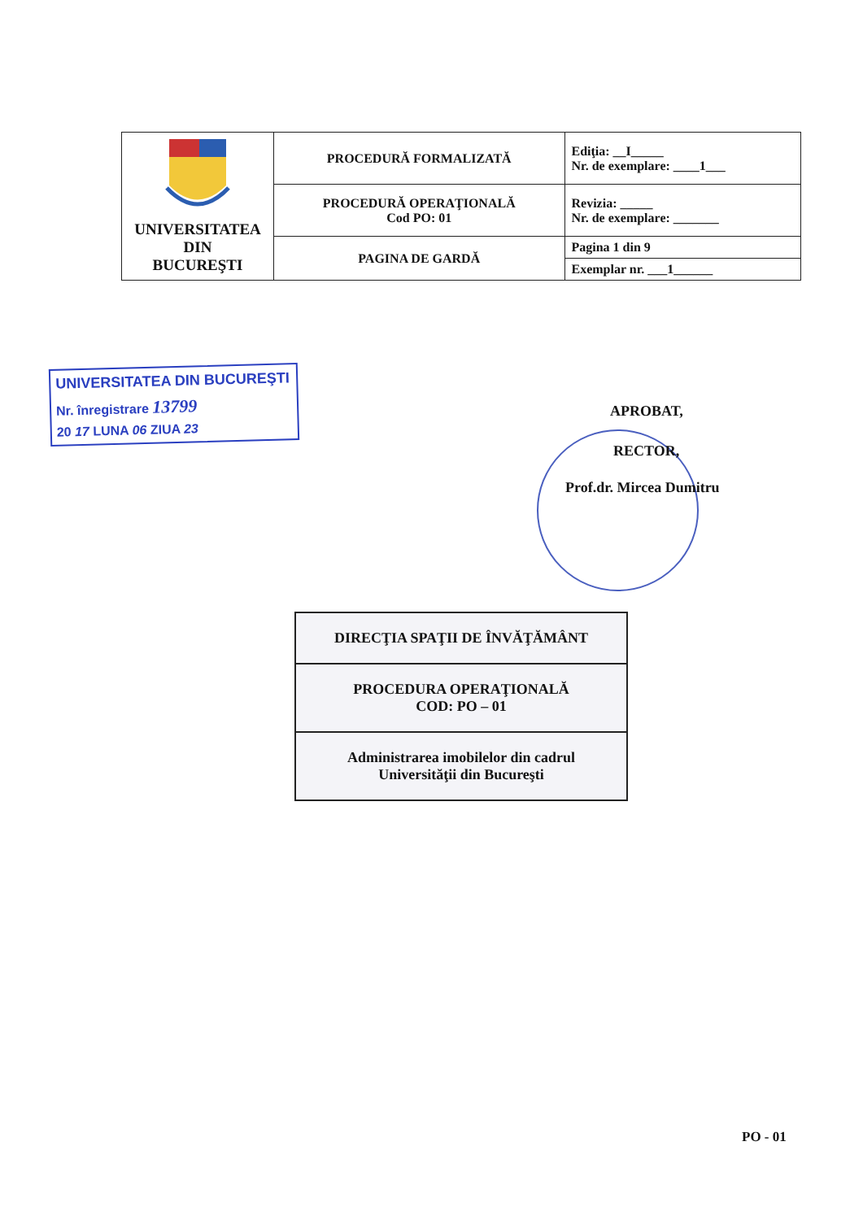| UNIVERSITATEA DIN BUCUREŞTI | PROCEDURĂ FORMALIZATĂ | Ediţia: __I_____ Nr. de exemplare: ____1___ |
| | PROCEDURĂ OPERAŢIONALĂ Cod PO: 01 | Revizia: _____ Nr. de exemplare: _______ |
| | PAGINA DE GARDĂ | Pagina 1 din 9 |
| | | Exemplar nr. ___1______ |
UNIVERSITATEA DIN BUCUREŞTI
Nr. înregistrare 13799
20 17 LUNA 06 ZIUA 23
APROBAT,
RECTOR,
Prof.dr. Mircea Dumitru
| DIRECŢIA SPAŢII DE ÎNVĂŢĂMÂNT |
| PROCEDURA OPERAŢIONALĂ COD: PO – 01 |
| Administrarea imobilelor din cadrul Universităţii din Bucureşti |
PO - 01